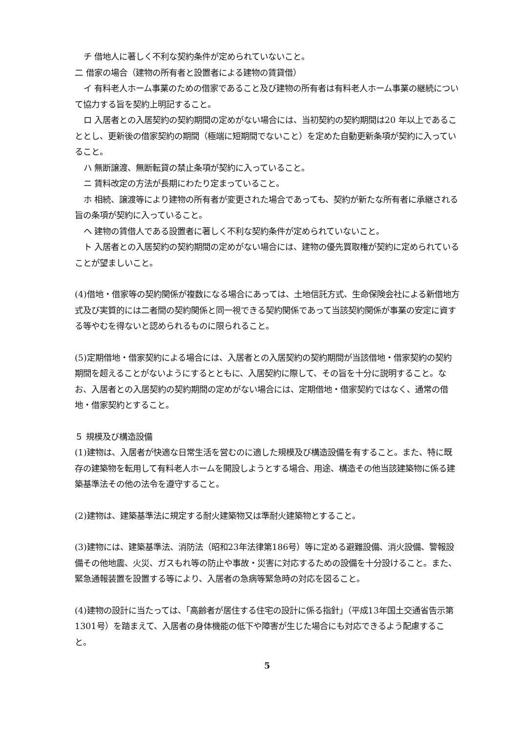チ 借地人に著しく不利な契約条件が定められていないこと。
二 借家の場合（建物の所有者と設置者による建物の賃貸借）
イ 有料老人ホーム事業のための借家であること及び建物の所有者は有料老人ホーム事業の継続について協力する旨を契約上明記すること。
ロ 入居者との入居契約の契約期間の定めがない場合には、当初契約の契約期間は20 年以上であることとし、更新後の借家契約の期間（極端に短期間でないこと）を定めた自動更新条項が契約に入っていること。
ハ 無断譲渡、無断転貸の禁止条項が契約に入っていること。
ニ 賃料改定の方法が長期にわたり定まっていること。
ホ 相続、譲渡等により建物の所有者が変更された場合であっても、契約が新たな所有者に承継される旨の条項が契約に入っていること。
ヘ 建物の賃借人である設置者に著しく不利な契約条件が定められていないこと。
ト 入居者との入居契約の契約期間の定めがない場合には、建物の優先買取権が契約に定められていることが望ましいこと。
(4)借地・借家等の契約関係が複数になる場合にあっては、土地信託方式、生命保険会社による新借地方式及び実質的には二者間の契約関係と同一視できる契約関係であって当該契約関係が事業の安定に資する等やむを得ないと認められるものに限られること。
(5)定期借地・借家契約による場合には、入居者との入居契約の契約期間が当該借地・借家契約の契約期間を超えることがないようにするとともに、入居契約に際して、その旨を十分に説明すること。なお、入居者との入居契約の契約期間の定めがない場合には、定期借地・借家契約ではなく、通常の借地・借家契約とすること。
５ 規模及び構造設備
(1)建物は、入居者が快適な日常生活を営むのに適した規模及び構造設備を有すること。また、特に既存の建築物を転用して有料老人ホームを開設しようとする場合、用途、構造その他当該建築物に係る建築基準法その他の法令を遵守すること。
(2)建物は、建築基準法に規定する耐火建築物又は準耐火建築物とすること。
(3)建物には、建築基準法、消防法（昭和23年法律第186号）等に定める避難設備、消火設備、警報設備その他地震、火災、ガスもれ等の防止や事故・災害に対応するための設備を十分設けること。また、緊急通報装置を設置する等により、入居者の急病等緊急時の対応を図ること。
(4)建物の設計に当たっては、「高齢者が居住する住宅の設計に係る指針」（平成13年国土交通省告示第1301号）を踏まえて、入居者の身体機能の低下や障害が生じた場合にも対応できるよう配慮すること。
5